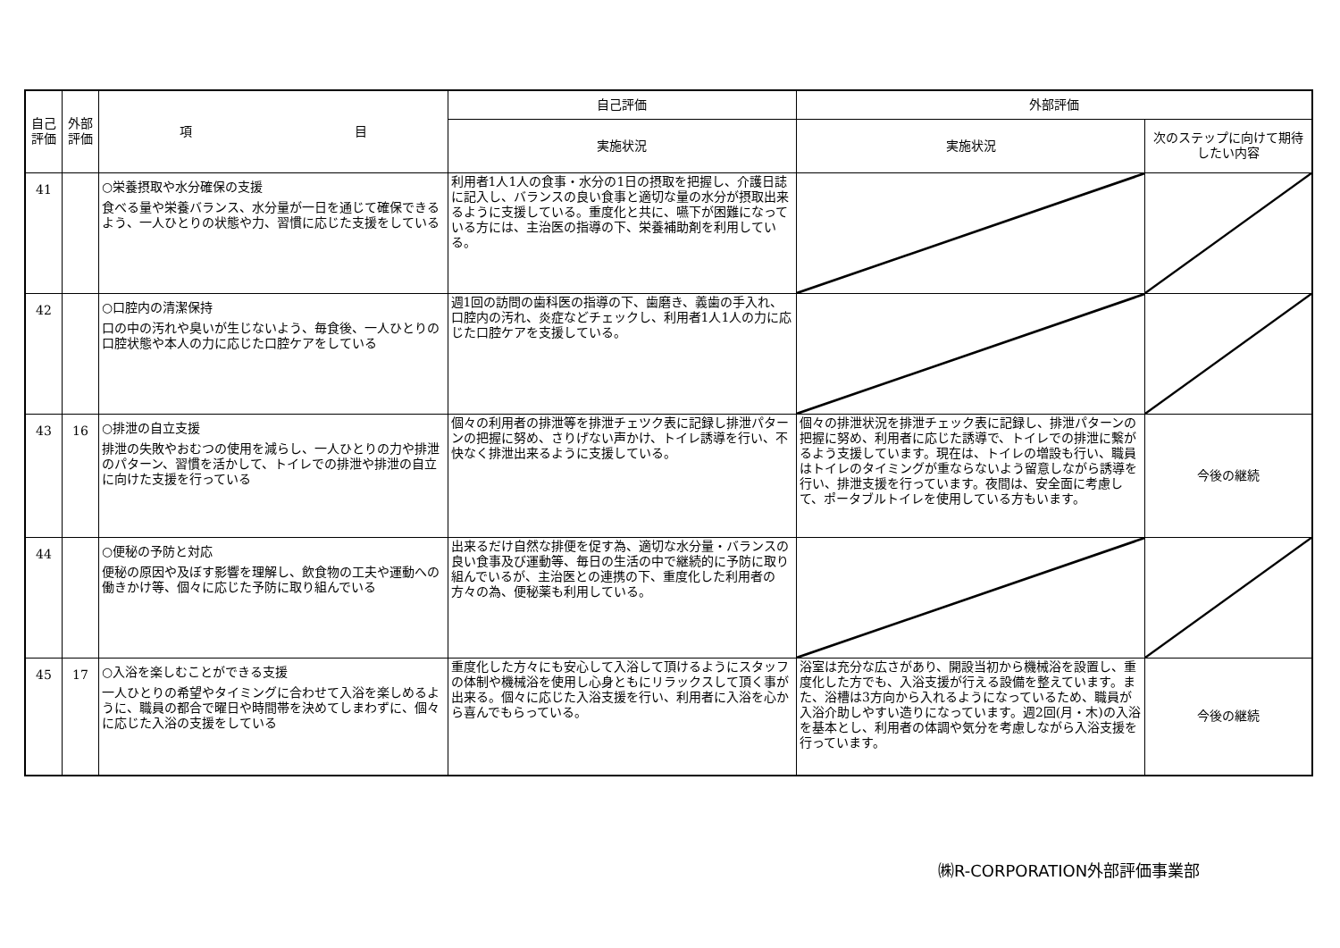| 自己評価 | 外部評価 | 項 目 | 自己評価 | 外部評価 | |
| --- | --- | --- | --- | --- | --- |
| | | | 実施状況 | 実施状況 | 次のステップに向けて期待したい内容 |
| 41 | | ○栄養摂取や水分確保の支援 食べる量や栄養バランス、水分量が一日を通じて確保できるよう、一人ひとりの状態や力、習慣に応じた支援をしている | 利用者1人1人の食事・水分の1日の摂取を把握し、介護日誌に記入し、バランスの良い食事と適切な量の水分が摂取出来るように支援している。重度化と共に、嚥下が困難になっている方には、主治医の指導の下、栄養補助剤を利用している。 | | |
| 42 | | ○口腔内の清潔保持 口の中の汚れや臭いが生じないよう、毎食後、一人ひとりの口腔状態や本人の力に応じた口腔ケアをしている | 週1回の訪問の歯科医の指導の下、歯磨き、義歯の手入れ、口腔内の汚れ、炎症などチェックし、利用者1人1人の力に応じた口腔ケアを支援している。 | | |
| 43 | 16 | ○排泄の自立支援 排泄の失敗やおむつの使用を減らし、一人ひとりの力や排泄のパターン、習慣を活かして、トイレでの排泄や排泄の自立に向けた支援を行っている | 個々の利用者の排泄等を排泄チェツク表に記録し排泄パターンの把握に努め、さりげない声かけ、トイレ誘導を行い、不快なく排泄出来るように支援している。 | 個々の排泄状況を排泄チェック表に記録し、排泄パターンの把握に努め、利用者に応じた誘導で、トイレでの排泄に繋がるよう支援しています。現在は、トイレの増設も行い、職員はトイレのタイミングが重ならないよう留意しながら誘導を行い、排泄支援を行っています。夜間は、安全面に考慮して、ポータブルトイレを使用している方もいます。 | 今後の継続 |
| 44 | | ○便秘の予防と対応 便秘の原因や及ぼす影響を理解し、飲食物の工夫や運動への働きかけ等、個々に応じた予防に取り組んでいる | 出来るだけ自然な排便を促す為、適切な水分量・バランスの良い食事及び運動等、毎日の生活の中で継続的に予防に取り組んでいるが、主治医との連携の下、重度化した利用者の方々の為、便秘薬も利用している。 | | |
| 45 | 17 | ○入浴を楽しむことができる支援 一人ひとりの希望やタイミングに合わせて入浴を楽しめるように、職員の都合で曜日や時間帯を決めてしまわずに、個々に応じた入浴の支援をしている | 重度化した方々にも安心して入浴して頂けるようにスタッフの体制や機械浴を使用し心身ともにリラックスして頂く事が出来る。個々に応じた入浴支援を行い、利用者に入浴を心から喜んでもらっている。 | 浴室は充分な広さがあり、開設当初から機械浴を設置し、重度化した方でも、入浴支援が行える設備を整えています。また、浴槽は3方向から入れるようになっているため、職員が入浴介助しやすい造りになっています。週2回(月・木)の入浴を基本とし、利用者の体調や気分を考慮しながら入浴支援を行っています。 | 今後の継続 |
㈱R-CORPORATION外部評価事業部